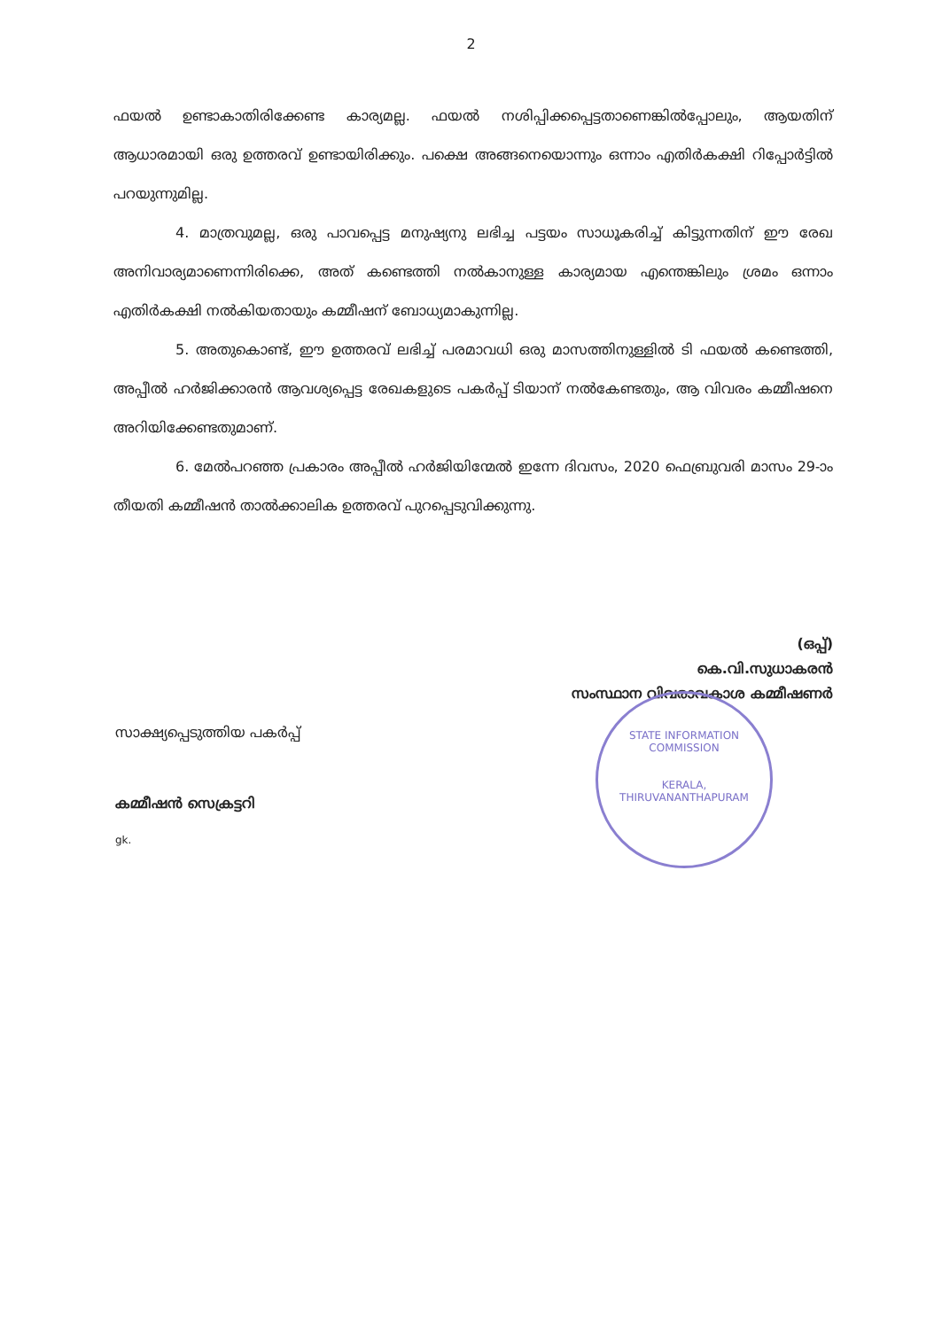2
ഫയൽ ഉണ്ടാകാതിരിക്കേണ്ട കാര്യമല്ല. ഫയൽ നശിപ്പിക്കപ്പെട്ടതാണെങ്കിൽപ്പോലും, ആയതിന് ആധാരമായി ഒരു ഉത്തരവ് ഉണ്ടായിരിക്കും. പക്ഷെ അങ്ങനെയൊന്നും ഒന്നാം എതിർകക്ഷി റിപ്പോർട്ടിൽ പറയുന്നുമില്ല.
4. മാത്രവുമല്ല, ഒരു പാവപ്പെട്ട മനുഷ്യനു ലഭിച്ച പട്ടയം സാധൂകരിച്ച് കിട്ടുന്നതിന് ഈ രേഖ അനിവാര്യമാണെന്നിരിക്കെ, അത് കണ്ടെത്തി നൽകാനുള്ള കാര്യമായ എന്തെങ്കിലും ശ്രമം ഒന്നാം എതിർകക്ഷി നൽകിയതായും കമ്മീഷന് ബോധ്യമാകുന്നില്ല.
5. അതുകൊണ്ട്, ഈ ഉത്തരവ് ലഭിച്ച് പരമാവധി ഒരു മാസത്തിനുള്ളിൽ ടി ഫയൽ കണ്ടെത്തി, അപ്പീൽ ഹർജിക്കാരൻ ആവശ്യപ്പെട്ട രേഖകളുടെ പകർപ്പ് ടിയാന് നൽകേണ്ടതും, ആ വിവരം കമ്മീഷനെ അറിയിക്കേണ്ടതുമാണ്.
6. മേൽപറഞ്ഞ പ്രകാരം അപ്പീൽ ഹർജിയിന്മേൽ ഇന്നേ ദിവസം, 2020 ഫെബ്രുവരി മാസം 29-ാം തീയതി കമ്മീഷൻ താൽക്കാലിക ഉത്തരവ് പുറപ്പെടുവിക്കുന്നു.
(ഒപ്പ്)
കെ.വി.സുധാകരൻ
സംസ്ഥാന വിവരാവകാശ കമ്മീഷണർ
സാക്ഷ്യപ്പെടുത്തിയ പകർപ്പ്
കമ്മീഷൻ സെക്രട്ടറി
gk.
STATE INFORMATION COMMISSION
KERALA, THIRUVANANTHAPURAM